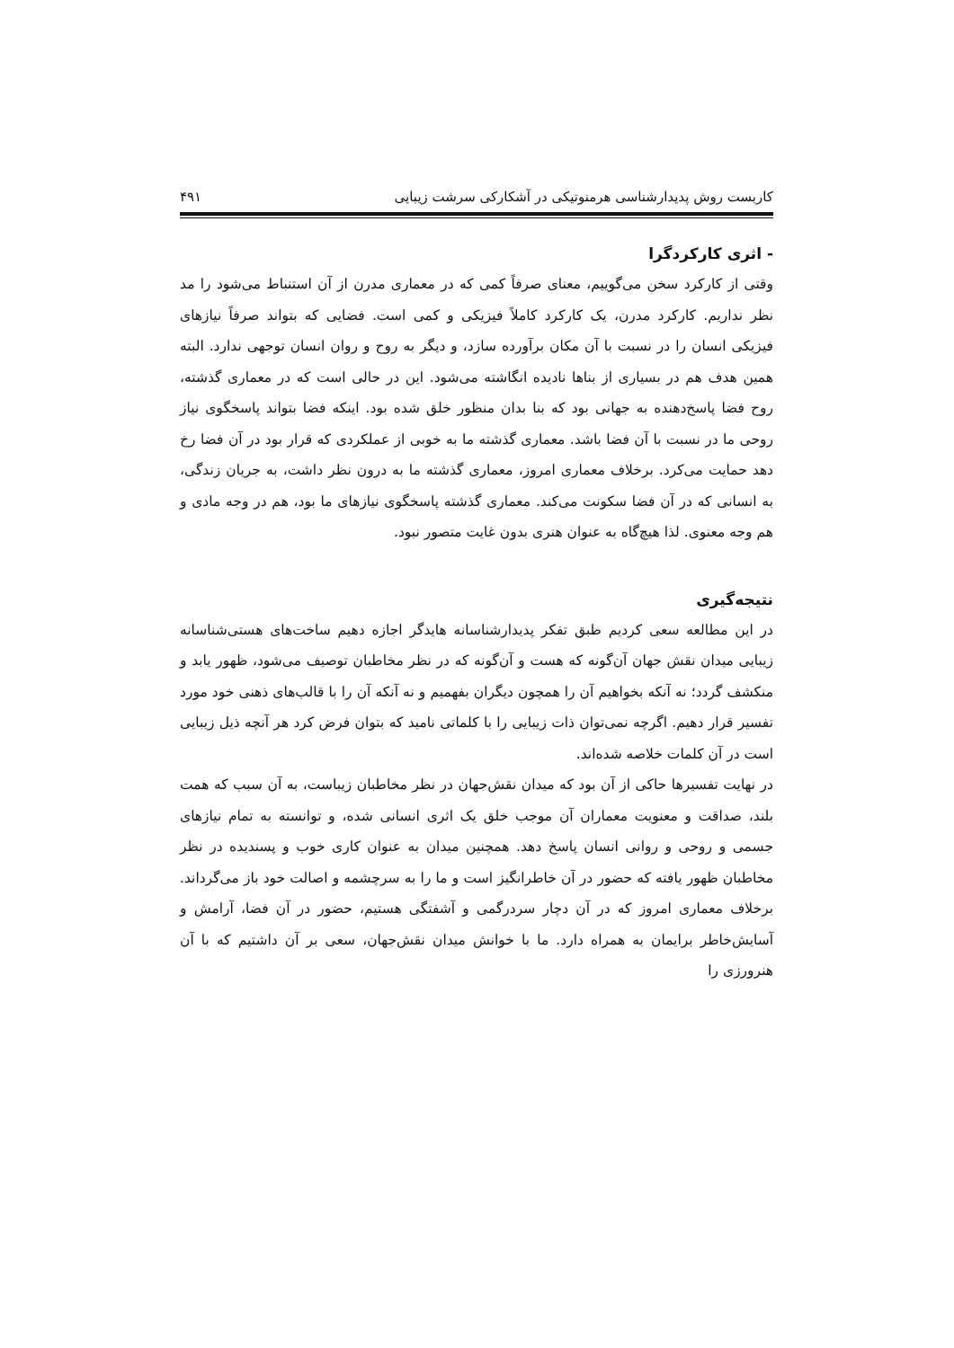کاربست روش پدیدارشناسی هرمنوتیکی در آشکارکی سرشت زیبایی ۴۹۱
- اثری کارکردگرا
وقتی از کارکرد سخن می‌گوییم، معنای صرفاً کمی که در معماری مدرن از آن استنباط می‌شود را مد نظر نداریم. کارکرد مدرن، یک کارکرد کاملاً فیزیکی و کمی است. فضایی که بتواند صرفاً نیازهای فیزیکی انسان را در نسبت با آن مکان برآورده سازد، و دیگر به روح و روان انسان توجهی ندارد. البته همین هدف هم در بسیاری از بناها نادیده انگاشته می‌شود. این در حالی است که در معماری گذشته، روح فضا پاسخ‌دهنده به جهانی بود که بنا بدان منظور خلق شده بود. اینکه فضا بتواند پاسخگوی نیاز روحی ما در نسبت با آن فضا باشد. معماری گذشته ما به خوبی از عملکردی که قرار بود در آن فضا رخ دهد حمایت می‌کرد. برخلاف معماری امروز، معماری گذشته ما به درون نظر داشت، به جریان زندگی، به انسانی که در آن فضا سکونت می‌کند. معماری گذشته پاسخگوی نیازهای ما بود، هم در وجه مادی و هم وجه معنوی. لذا هیچ‌گاه به عنوان هنری بدون غایت متصور نبود.
نتیجه‌گیری
در این مطالعه سعی کردیم طبق تفکر پدیدارشناسانه هایدگر اجازه دهیم ساخت‌های هستی‌شناسانه زیبایی میدان نقش جهان آن‌گونه که هست و آن‌گونه که در نظر مخاطبان توصیف می‌شود، ظهور یابد و منکشف گردد؛ نه آنکه بخواهیم آن را همچون دیگران بفهمیم و نه آنکه آن را با قالب‌های ذهنی خود مورد تفسیر قرار دهیم. اگرچه نمی‌توان ذات زیبایی را با کلماتی نامید که بتوان فرض کرد هر آنچه ذیل زیبایی است در آن کلمات خلاصه شده‌اند.
در نهایت تفسیرها حاکی از آن بود که میدان نقش‌جهان در نظر مخاطبان زیباست، به آن سبب که همت بلند، صداقت و معنویت معماران آن موجب خلق یک اثری انسانی شده، و توانسته به تمام نیازهای جسمی و روحی و روانی انسان پاسخ دهد. همچنین میدان به عنوان کاری خوب و پسندیده در نظر مخاطبان ظهور یافته که حضور در آن خاطرانگیز است و ما را به سرچشمه و اصالت خود باز می‌گرداند. برخلاف معماری امروز که در آن دچار سردرگمی و آشفتگی هستیم، حضور در آن فضا، آرامش و آسایش‌خاطر برایمان به همراه دارد. ما با خوانش میدان نقش‌جهان، سعی بر آن داشتیم که با آن هنرورزی را